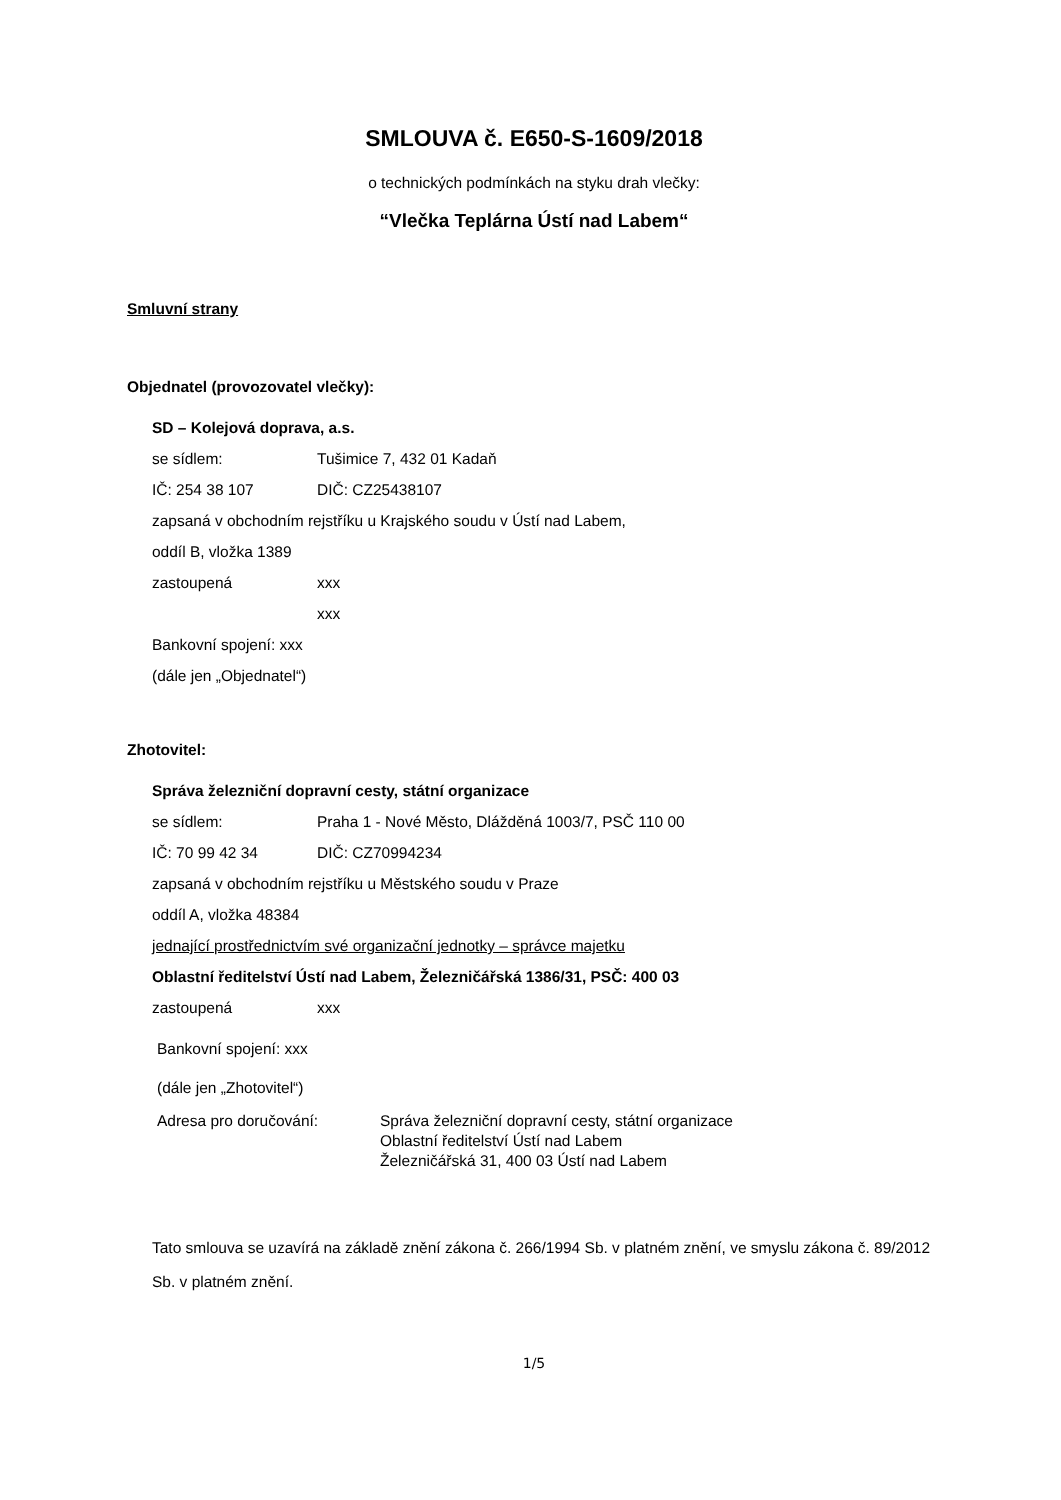SMLOUVA č. E650-S-1609/2018
o technických podmínkách na styku drah vlečky:
“Vlečka Teplárna Ústí nad Labem“
Smluvní strany
Objednatel (provozovatel vlečky):
SD – Kolejová doprava, a.s.
se sídlem: Tušimice 7, 432 01 Kadaň
IČ: 254 38 107 DIČ: CZ25438107
zapsaná v obchodním rejstříku u Krajského soudu v Ústí nad Labem,
oddíl B, vložka 1389
zastoupená xxx
xxx
Bankovní spojení: xxx
(dále jen „Objednatel“)
Zhotovitel:
Správa železniční dopravní cesty, státní organizace
se sídlem: Praha 1 - Nové Město, Dlážděná 1003/7, PSČ 110 00
IČ: 70 99 42 34 DIČ: CZ70994234
zapsaná v obchodním rejstříku u Městského soudu v Praze
oddíl A, vložka 48384
jednající prostřednictvím své organizační jednotky – správce majetku
Oblastní ředitelství Ústí nad Labem, Železničářská 1386/31, PSČ: 400 03
zastoupená xxx
Bankovní spojení: xxx
(dále jen „Zhotovitel“)
Adresa pro doručování: Správa železniční dopravní cesty, státní organizace
Oblastní ředitelství Ústí nad Labem
Železničářská 31, 400 03 Ústí nad Labem
Tato smlouva se uzavírá na základě znění zákona č. 266/1994 Sb. v platném znění, ve smyslu zákona č. 89/2012 Sb. v platném znění.
1/5